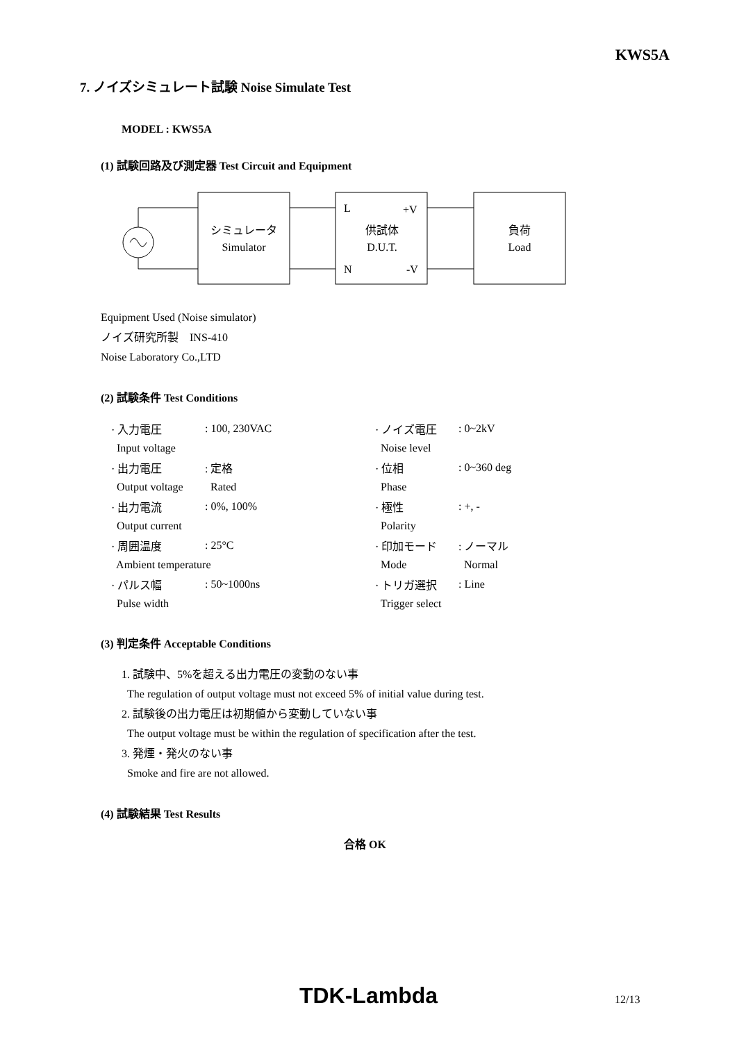KWS5A
7. ノイズシミュレート試験 Noise Simulate Test
MODEL : KWS5A
(1) 試験回路及び測定器 Test Circuit and Equipment
シミュレータ
Simulator
L
+V
N
-V
供試体
D.U.T.
負荷
Load
Equipment Used (Noise simulator)
ノイズ研究所製　INS-410
Noise Laboratory Co.,LTD
(2) 試験条件 Test Conditions
| · 入力電圧 | : 100, 230VAC | · ノイズ電圧 | : 0~2kV |
| Input voltage | | Noise level | |
| · 出力電圧 | : 定格 | · 位相 | : 0~360 deg |
| Output voltage | Rated | Phase | |
| · 出力電流 | : 0%, 100% | · 極性 | : +, - |
| Output current | | Polarity | |
| · 周囲温度 | : 25°C | · 印加モード | : ノーマル |
| Ambient temperature | | Mode | Normal |
| · パルス幅 | : 50~1000ns | · トリガ選択 | : Line |
| Pulse width | | Trigger select | |
(3) 判定条件 Acceptable Conditions
1. 試験中、5%を超える出力電圧の変動のない事
The regulation of output voltage must not exceed 5% of initial value during test.
2. 試験後の出力電圧は初期値から変動していない事
The output voltage must be within the regulation of specification after the test.
3. 発煙・発火のない事
Smoke and fire are not allowed.
(4) 試験結果 Test Results
合格 OK
TDK-Lambda 12/13